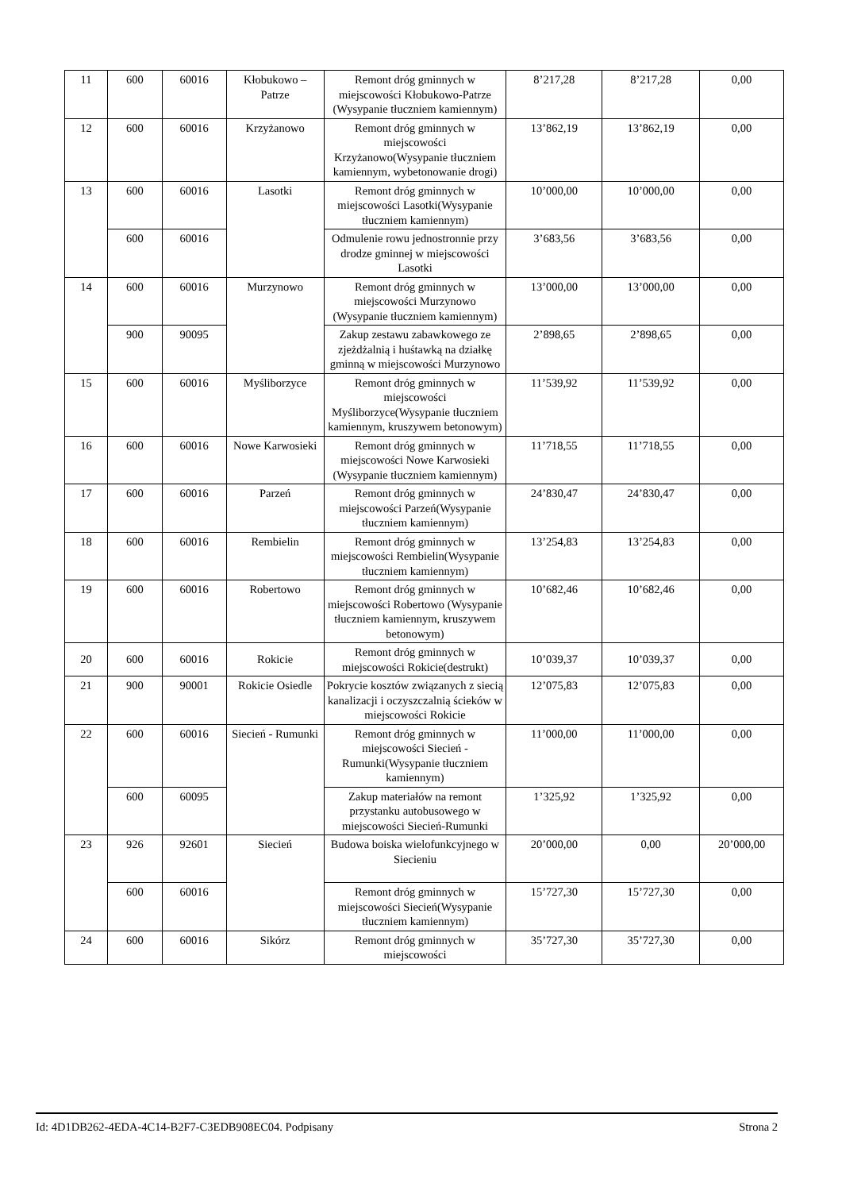| 11 | 600 | 60016 | Kłobukowo – Patrze | Remont dróg gminnych w miejscowości Kłobukowo-Patrze (Wysypanie tłuczniem kamiennym) | 8’217,28 | 8’217,28 | 0,00 |
| 12 | 600 | 60016 | Krzyżanowo | Remont dróg gminnych w miejscowości Krzyżanowo(Wysypanie tłuczniem kamiennym, wybetonowanie drogi) | 13’862,19 | 13’862,19 | 0,00 |
| 13 | 600 | 60016 | Lasotki | Remont dróg gminnych w miejscowości Lasotki(Wysypanie tłuczniem kamiennym) | 10’000,00 | 10’000,00 | 0,00 |
| | 600 | 60016 | | Odmulenie rowu jednostronnie przy drodze gminnej w miejscowości Lasotki | 3’683,56 | 3’683,56 | 0,00 |
| 14 | 600 | 60016 | Murzynowo | Remont dróg gminnych w miejscowości Murzynowo (Wysypanie tłuczniem kamiennym) | 13’000,00 | 13’000,00 | 0,00 |
| | 900 | 90095 | | Zakup zestawu zabawkowego ze zjeżdżalnią i huśtawką na działkę gminną w miejscowości Murzynowo | 2’898,65 | 2’898,65 | 0,00 |
| 15 | 600 | 60016 | Myśliborzyce | Remont dróg gminnych w miejscowości Myśliborzyce(Wysypanie tłuczniem kamiennym, kruszywem betonowym) | 11’539,92 | 11’539,92 | 0,00 |
| 16 | 600 | 60016 | Nowe Karwosieki | Remont dróg gminnych w miejscowości Nowe Karwosieki (Wysypanie tłuczniem kamiennym) | 11’718,55 | 11’718,55 | 0,00 |
| 17 | 600 | 60016 | Parzeń | Remont dróg gminnych w miejscowości Parzeń(Wysypanie tłuczniem kamiennym) | 24’830,47 | 24’830,47 | 0,00 |
| 18 | 600 | 60016 | Rembielin | Remont dróg gminnych w miejscowości Rembielin(Wysypanie tłuczniem kamiennym) | 13’254,83 | 13’254,83 | 0,00 |
| 19 | 600 | 60016 | Robertowo | Remont dróg gminnych w miejscowości Robertowo (Wysypanie tłuczniem kamiennym, kruszywem betonowym) | 10’682,46 | 10’682,46 | 0,00 |
| 20 | 600 | 60016 | Rokicie | Remont dróg gminnych w miejscowości Rokicie(destrukt) | 10’039,37 | 10’039,37 | 0,00 |
| 21 | 900 | 90001 | Rokicie Osiedle | Pokrycie kosztów związanych z siecią kanalizacji i oczyszczalnią ścieków w miejscowości Rokicie | 12’075,83 | 12’075,83 | 0,00 |
| 22 | 600 | 60016 | Siecień - Rumunki | Remont dróg gminnych w miejscowości Siecień - Rumunki(Wysypanie tłuczniem kamiennym) | 11’000,00 | 11’000,00 | 0,00 |
| | 600 | 60095 | | Zakup materiałów na remont przystanku autobusowego w miejscowości Siecień-Rumunki | 1’325,92 | 1’325,92 | 0,00 |
| 23 | 926 | 92601 | Siecień | Budowa boiska wielofunkcyjnego w Siecieniu | 20’000,00 | 0,00 | 20’000,00 |
| | 600 | 60016 | | Remont dróg gminnych w miejscowości Siecień(Wysypanie tłuczniem kamiennym) | 15’727,30 | 15’727,30 | 0,00 |
| 24 | 600 | 60016 | Sikórz | Remont dróg gminnych w miejscowości | 35’727,30 | 35’727,30 | 0,00 |
Id: 4D1DB262-4EDA-4C14-B2F7-C3EDB908EC04. Podpisany Strona 2